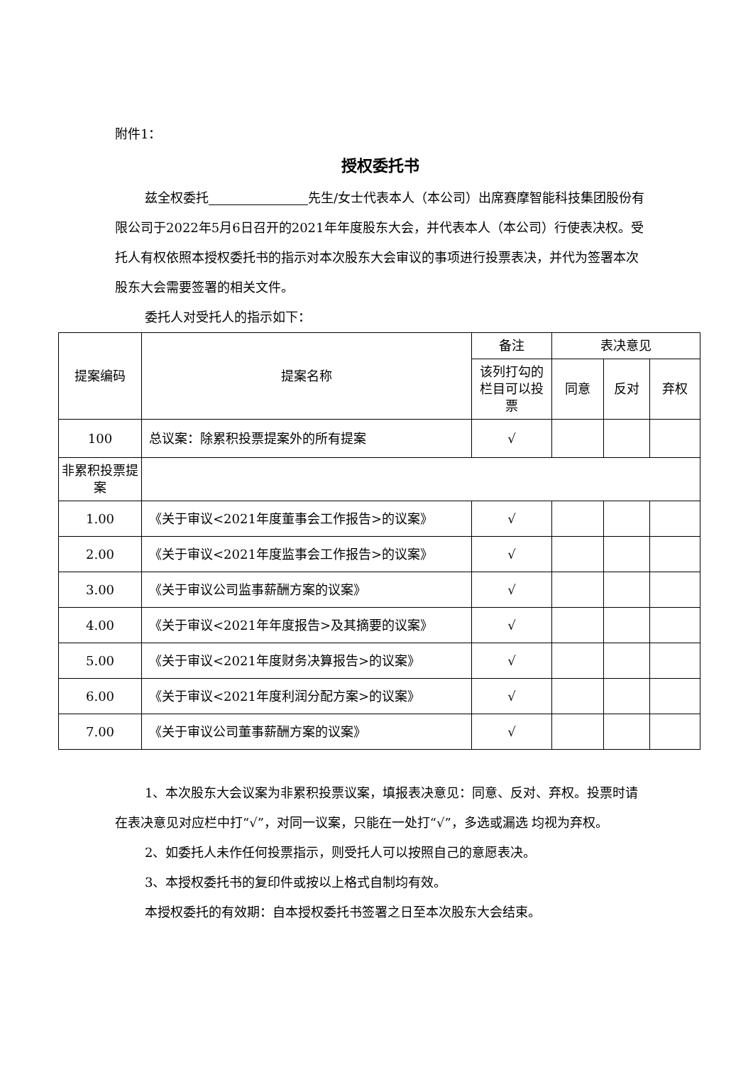附件1：
授权委托书
兹全权委托 先生/女士代表本人（本公司）出席赛摩智能科技集团股份有限公司于2022年5月6日召开的2021年年度股东大会，并代表本人（本公司）行使表决权。受托人有权依照本授权委托书的指示对本次股东大会审议的事项进行投票表决，并代为签署本次股东大会需要签署的相关文件。
委托人对受托人的指示如下：
| 提案编码 | 提案名称 | 备注 | 表决意见 | | |
| --- | --- | --- | --- | --- | --- |
| | | 该列打勾的栏目可以投票 | 同意 | 反对 | 弃权 |
| 100 | 总议案：除累积投票提案外的所有提案 | √ | | | |
| 非累积投票提案 | | | | | |
| 1.00 | 《关于审议<2021年度董事会工作报告>的议案》 | √ | | | |
| 2.00 | 《关于审议<2021年度监事会工作报告>的议案》 | √ | | | |
| 3.00 | 《关于审议公司监事薪酬方案的议案》 | √ | | | |
| 4.00 | 《关于审议<2021年年度报告>及其摘要的议案》 | √ | | | |
| 5.00 | 《关于审议<2021年度财务决算报告>的议案》 | √ | | | |
| 6.00 | 《关于审议<2021年度利润分配方案>的议案》 | √ | | | |
| 7.00 | 《关于审议公司董事薪酬方案的议案》 | √ | | | |
1、本次股东大会议案为非累积投票议案，填报表决意见：同意、反对、弃权。投票时请在表决意见对应栏中打“√”，对同一议案，只能在一处打“√”，多选或漏选 均视为弃权。
2、如委托人未作任何投票指示，则受托人可以按照自己的意愿表决。
3、本授权委托书的复印件或按以上格式自制均有效。
本授权委托的有效期：自本授权委托书签署之日至本次股东大会结束。